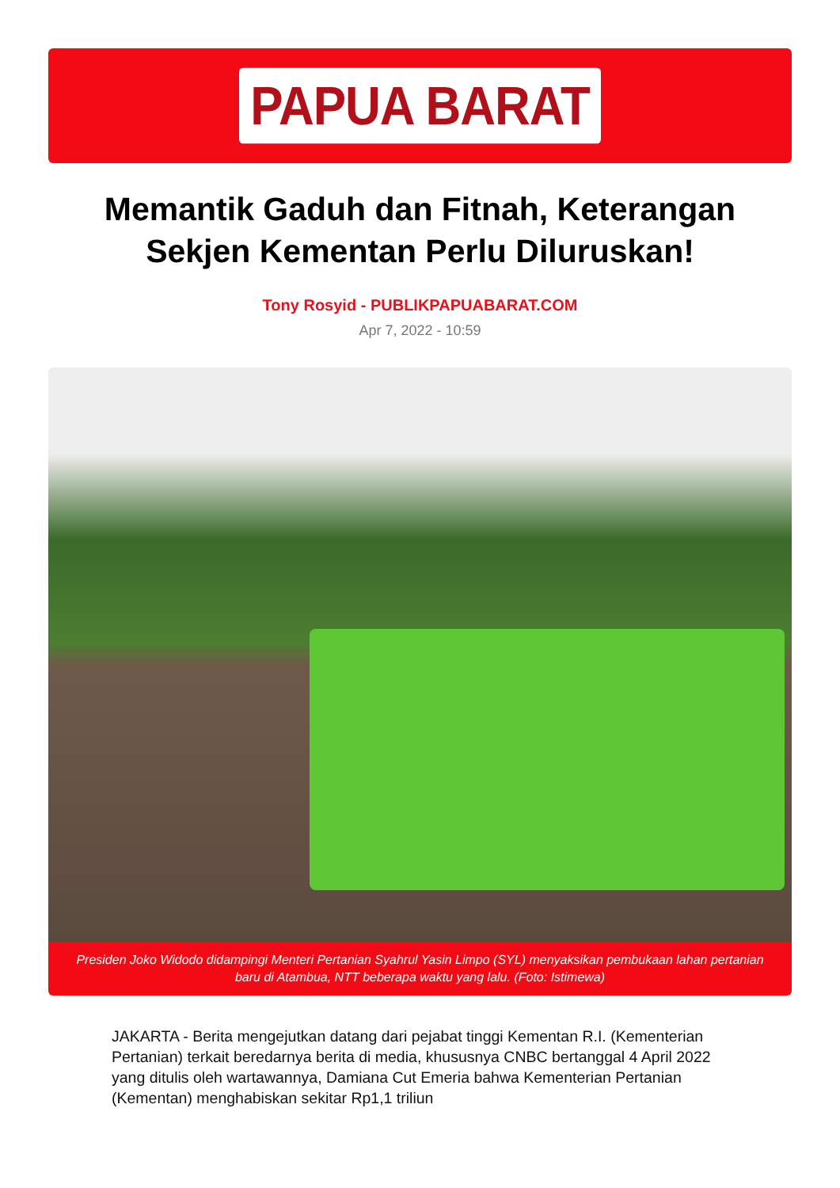PAPUA BARAT
Memantik Gaduh dan Fitnah, Keterangan Sekjen Kementan Perlu Diluruskan!
Tony Rosyid - PUBLIKPAPUABARAT.COM
Apr 7, 2022 - 10:59
Presiden Joko Widodo didampingi Menteri Pertanian Syahrul Yasin Limpo (SYL) menyaksikan pembukaan lahan pertanian baru di Atambua, NTT beberapa waktu yang lalu. (Foto: Istimewa)
JAKARTA - Berita mengejutkan datang dari pejabat tinggi Kementan R.I. (Kementerian Pertanian) terkait beredarnya berita di media, khususnya CNBC bertanggal 4 April 2022 yang ditulis oleh wartawannya, Damiana Cut Emeria bahwa Kementerian Pertanian (Kementan) menghabiskan sekitar Rp1,1 triliun